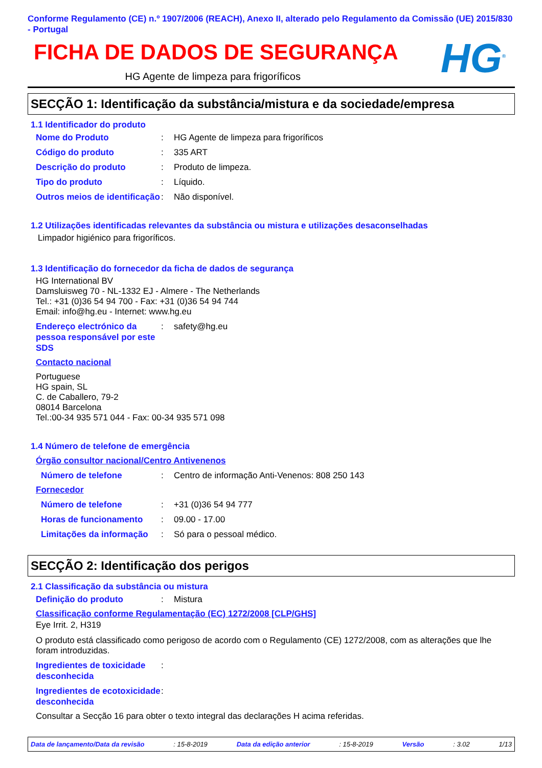Conforme Regulamento (CE) n.º 1907/2006 (REACH), Anexo II, alterado pelo Regulamento da Comissão (UE) 2015/830 - Portugal
FICHA DE DADOS DE SEGURANÇA
HG Agente de limpeza para frigoríficos
HG<sup>®</sup>
SECÇÃO 1: Identificação da substância/mistura e da sociedade/empresa
1.1 Identificador do produto
Nome do Produto: HG Agente de limpeza para frigoríficos
Código do produto: 335 ART
Descrição do produto: Produto de limpeza.
Tipo do produto: Líquido.
Outros meios de identificação: Não disponível.
1.2 Utilizações identificadas relevantes da substância ou mistura e utilizações desaconselhadas
Limpador higiénico para frigoríficos.
1.3 Identificação do fornecedor da ficha de dados de segurança
HG International BV
Damsluisweg 70 - NL-1332 EJ - Almere - The Netherlands
Tel.: +31 (0)36 54 94 700 - Fax: +31 (0)36 54 94 744
Email: info@hg.eu - Internet: www.hg.eu
Endereço electrónico da pessoa responsável por este SDS: safety@hg.eu
Contacto nacional
Portuguese
HG spain, SL
C. de Caballero, 79-2
08014 Barcelona
Tel.:00-34 935 571 044 - Fax: 00-34 935 571 098
1.4 Número de telefone de emergência
Órgão consultor nacional/Centro Antivenenos
Número de telefone: Centro de informação Anti-Venenos: 808 250 143
Fornecedor
Número de telefone: +31 (0)36 54 94 777
Horas de funcionamento: 09.00 - 17.00
Limitações da informação: Só para o pessoal médico.
SECÇÃO 2: Identificação dos perigos
2.1 Classificação da substância ou mistura
Definição do produto: Mistura
Classificação conforme Regulamentação (EC) 1272/2008 [CLP/GHS]
Eye Irrit. 2, H319
O produto está classificado como perigoso de acordo com o Regulamento (CE) 1272/2008, com as alterações que lhe foram introduzidas.
Ingredientes de toxicidade desconhecida:
Ingredientes de ecotoxicidade desconhecida:
Consultar a Secção 16 para obter o texto integral das declarações H acima referidas.
Data de lançamento/Data da revisão: 15-8-2019 Data da edição anterior: 15-8-2019 Versão: 3.02 1/13